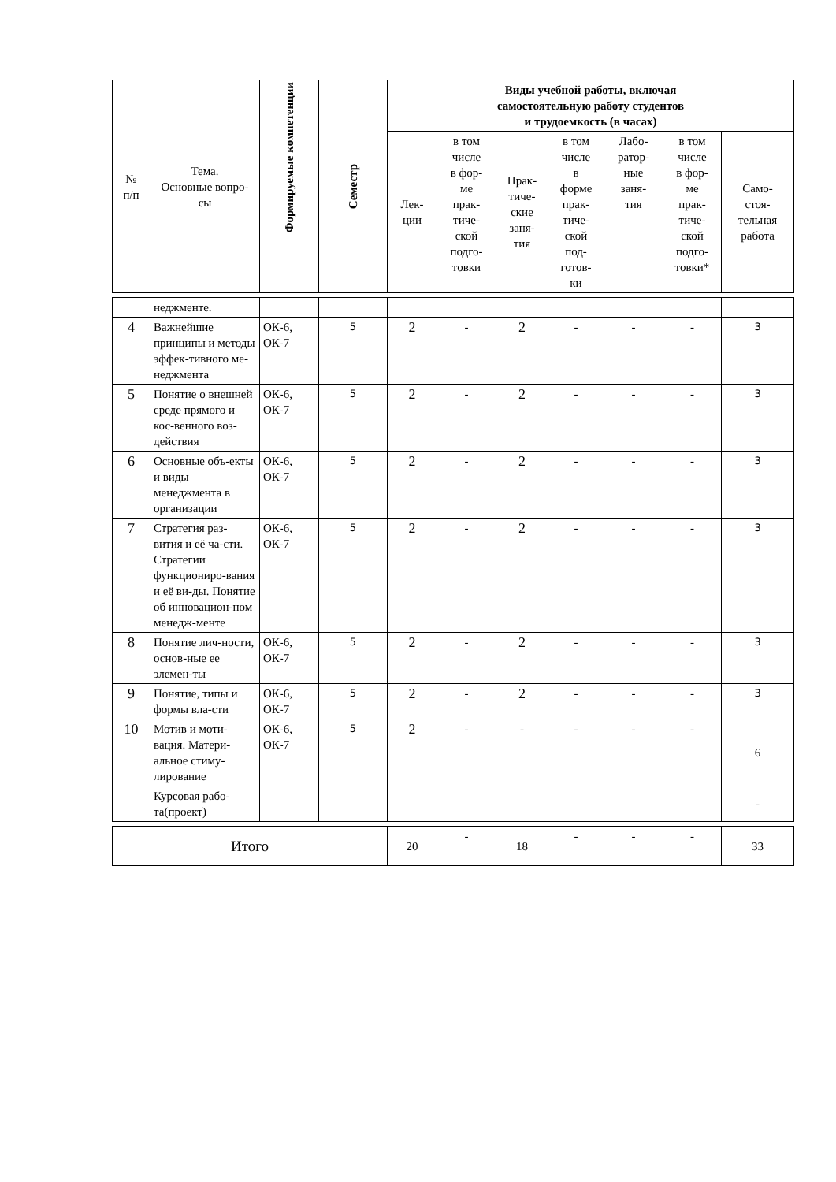| № п/п | Тема. Основные вопро- сы | Формируемые компетенции | Семестр | Виды учебной работы, включая самостоятельную работу студентов и трудоемкость (в часах) | | | | | | |
| --- | --- | --- | --- | --- | --- | --- | --- | --- | --- | --- |
| | | | | Лек- ции | в том числе в фор- ме прак- тиче- ской подго- товки | Прак- тиче- ские заня- тия | в том числе в форме прак- тиче- ской под- готов- ки | Лабо- ратор- ные заня- тия | в том числе в фор- ме прак- тиче- ской подго- товки* | Само- стоя- тельная работа |
| | неджменте. | | | | | | | | | |
| 4 | Важнейшие принципы и методы эффек-тивного ме-неджмента | ОК-6, ОК-7 | 5 | 2 | - | 2 | - | - | - | 3 |
| 5 | Понятие о внешней среде прямого и кос-венного воз-действия | ОК-6, ОК-7 | 5 | 2 | - | 2 | - | - | - | 3 |
| 6 | Основные объ-екты и виды менеджмента в организации | ОК-6, ОК-7 | 5 | 2 | - | 2 | - | - | - | 3 |
| 7 | Стратегия раз-вития и её ча-сти. Стратегии функциониро-вания и её ви-ды. Понятие об инновацион-ном менедж-менте | ОК-6, ОК-7 | 5 | 2 | - | 2 | - | - | - | 3 |
| 8 | Понятие лич-ности, основ-ные ее элемен-ты | ОК-6, ОК-7 | 5 | 2 | - | 2 | - | - | - | 3 |
| 9 | Понятие, типы и формы вла-сти | ОК-6, ОК-7 | 5 | 2 | - | 2 | - | - | - | 3 |
| 10 | Мотив и моти-вация. Матери-альное стиму-лирование | ОК-6, ОК-7 | 5 | 2 | - | - | - | - | - | 6 |
| | Курсовая рабо-та(проект) | | | | | | | | | - |
| Итого | | | | 20 | - | 18 | - | - | - | 33 |